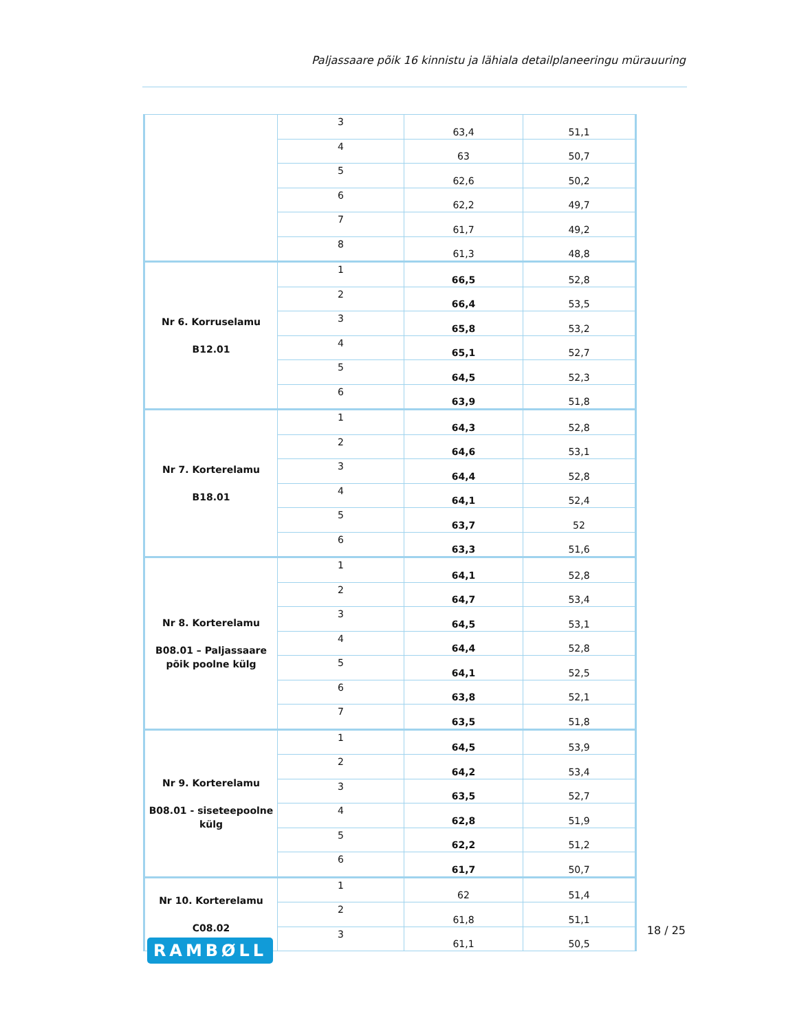Paljassaare põik 16 kinnistu ja lähiala detailplaneeringu mürauuring
| | 3 | 63,4 | 51,1 |
| | 4 | 63 | 50,7 |
| | 5 | 62,6 | 50,2 |
| | 6 | 62,2 | 49,7 |
| | 7 | 61,7 | 49,2 |
| | 8 | 61,3 | 48,8 |
| Nr 6. Korruselamu B12.01 | 1 | 66,5 | 52,8 |
| | 2 | 66,4 | 53,5 |
| | 3 | 65,8 | 53,2 |
| | 4 | 65,1 | 52,7 |
| | 5 | 64,5 | 52,3 |
| | 6 | 63,9 | 51,8 |
| Nr 7. Korterelamu B18.01 | 1 | 64,3 | 52,8 |
| | 2 | 64,6 | 53,1 |
| | 3 | 64,4 | 52,8 |
| | 4 | 64,1 | 52,4 |
| | 5 | 63,7 | 52 |
| | 6 | 63,3 | 51,6 |
| Nr 8. Korterelamu B08.01 – Paljassaare põik poolne külg | 1 | 64,1 | 52,8 |
| | 2 | 64,7 | 53,4 |
| | 3 | 64,5 | 53,1 |
| | 4 | 64,4 | 52,8 |
| | 5 | 64,1 | 52,5 |
| | 6 | 63,8 | 52,1 |
| | 7 | 63,5 | 51,8 |
| Nr 9. Korterelamu B08.01 - siseteepoolne külg | 1 | 64,5 | 53,9 |
| | 2 | 64,2 | 53,4 |
| | 3 | 63,5 | 52,7 |
| | 4 | 62,8 | 51,9 |
| | 5 | 62,2 | 51,2 |
| | 6 | 61,7 | 50,7 |
| Nr 10. Korterelamu C08.02 | 1 | 62 | 51,4 |
| | 2 | 61,8 | 51,1 |
| | 3 | 61,1 | 50,5 |
18 / 25
RAMBØLL